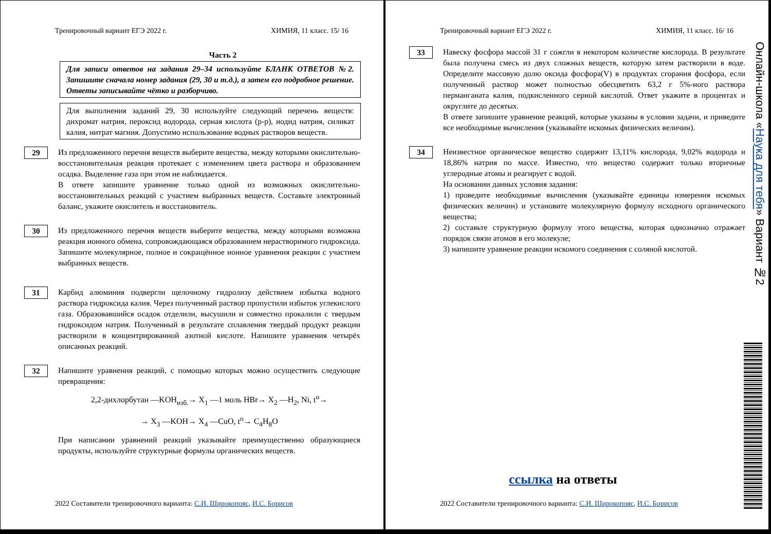Тренировочный вариант ЕГЭ 2022 г. ХИМИЯ, 11 класс. 15/ 16
Часть 2
Для записи ответов на задания 29–34 используйте БЛАНК ОТВЕТОВ №2. Запишите сначала номер задания (29, 30 и т.д.), а затем его подробное решение. Ответы записывайте чётко и разборчиво.
Для выполнения заданий 29, 30 используйте следующий перечень веществ: дихромат натрия, пероксид водорода, серная кислота (р-р), иодид натрия, силикат калия, нитрат магния. Допустимо использование водных растворов веществ.
29
Из предложенного перечня веществ выберите вещества, между которыми окислительно-восстановительная реакция протекает с изменением цвета раствора и образованием осадка. Выделение газа при этом не наблюдается.
В ответе запишите уравнение только одной из возможных окислительно-восстановительных реакций с участием выбранных веществ. Составьте электронный баланс, укажите окислитель и восстановитель.
30
Из предложенного перечня веществ выберите вещества, между которыми возможна реакция ионного обмена, сопровождающаяся образованием нерастворимого гидроксида. Запишите молекулярное, полное и сокращённое ионное уравнения реакции с участием выбранных веществ.
31
Карбид алюминия подвергли щелочному гидролизу действием избытка водного раствора гидроксида калия. Через полученный раствор пропустили избыток углекислого газа. Образовавшийся осадок отделили, высушили и совместно прокалили с твердым гидроксидом натрия. Полученный в результате сплавления твердый продукт реакции растворили в концентрированной азотной кислоте. Напишите уравнения четырёх описанных реакций.
32
Напишите уравнения реакций, с помощью которых можно осуществить следующие превращения:
2,2-дихлорбутан —KOH<sub>изб.</sub>→ X<sub>1</sub> —1 моль HBr→ X<sub>2</sub> —H<sub>2</sub>, Ni, t<sup>o</sup>→
→ X<sub>3</sub> —KOH→ X<sub>4</sub> —CuO, t<sup>o</sup>→ C<sub>4</sub>H<sub>8</sub>O
При написании уравнений реакций указывайте преимущественно образующиеся продукты, используйте структурные формулы органических веществ.
2022 Составители тренировочного варианта: С.И. Широкопояс, И.С. Борисов
Тренировочный вариант ЕГЭ 2022 г. ХИМИЯ, 11 класс. 16/ 16
33
Навеску фосфора массой 31 г сожгли в некотором количестве кислорода. В результате была получена смесь из двух сложных веществ, которую затем растворили в воде. Определите массовую долю оксида фосфора(V) в продуктах сгорания фосфора, если полученный раствор может полностью обесцветить 63,2 г 5%-ного раствора перманганата калия, подкисленного серной кислотой. Ответ укажите в процентах и округлите до десятых.
В ответе запишите уравнение реакций, которые указаны в условии задачи, и приведите все необходимые вычисления (указывайте искомых физических величин).
34
Неизвестное органическое вещество содержит 13,11% кислорода, 9,02% водорода и 18,86% натрия по массе. Известно, что вещество содержит только вторичные углеродные атомы и реагирует с водой.
На основании данных условия задания:
1) проведите необходимые вычисления (указывайте единицы измерения искомых физических величин) и установите молекулярную формулу исходного органического вещества;
2) составьте структурную формулу этого вещества, которая однозначно отражает порядок связи атомов в его молекуле;
3) напишите уравнение реакции искомого соединения с соляной кислотой.
ссылка на ответы
Онлайн-школа «Наука для тебя» Вариант №2
2022 Составители тренировочного варианта: С.И. Широкопояс, И.С. Борисов